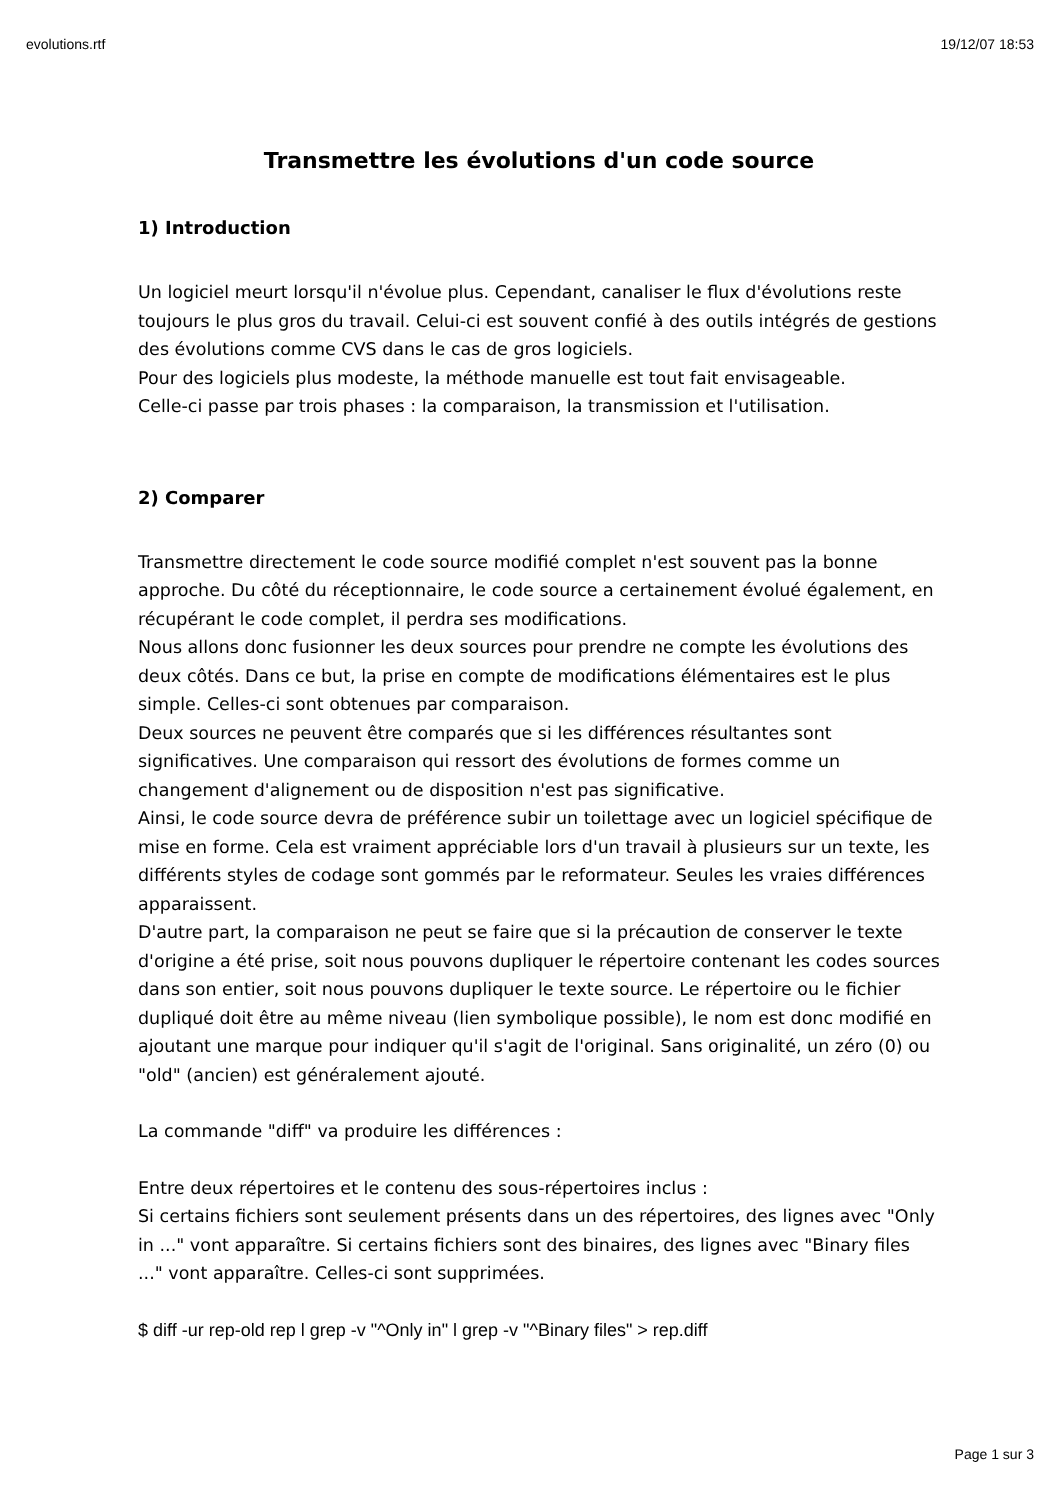evolutions.rtf 19/12/07 18:53
Transmettre les évolutions d'un code source
1) Introduction
Un logiciel meurt lorsqu'il n'évolue plus. Cependant, canaliser le flux d'évolutions reste toujours le plus gros du travail. Celui-ci est souvent confié à des outils intégrés de gestions des évolutions comme CVS dans le cas de gros logiciels.
Pour des logiciels plus modeste, la méthode manuelle est tout fait envisageable.
Celle-ci passe par trois phases : la comparaison, la transmission et l'utilisation.
2) Comparer
Transmettre directement le code source modifié complet n'est souvent pas la bonne approche. Du côté du réceptionnaire, le code source a certainement évolué également, en récupérant le code complet, il perdra ses modifications.
Nous allons donc fusionner les deux sources pour prendre ne compte les évolutions des deux côtés. Dans ce but, la prise en compte de modifications élémentaires est le plus simple. Celles-ci sont obtenues par comparaison.
Deux sources ne peuvent être comparés que si les différences résultantes sont significatives. Une comparaison qui ressort des évolutions de formes comme un changement d'alignement ou de disposition n'est pas significative.
Ainsi, le code source devra de préférence subir un toilettage avec un logiciel spécifique de mise en forme. Cela est vraiment appréciable lors d'un travail à plusieurs sur un texte, les différents styles de codage sont gommés par le reformateur. Seules les vraies différences apparaissent.
D'autre part, la comparaison ne peut se faire que si la précaution de conserver le texte d'origine a été prise, soit nous pouvons dupliquer le répertoire contenant les codes sources dans son entier, soit nous pouvons dupliquer le texte source. Le répertoire ou le fichier dupliqué doit être au même niveau (lien symbolique possible), le nom est donc modifié en ajoutant une marque pour indiquer qu'il s'agit de l'original. Sans originalité, un zéro (0) ou "old" (ancien) est généralement ajouté.
La commande "diff" va produire les différences :
Entre deux répertoires et le contenu des sous-répertoires inclus :
Si certains fichiers sont seulement présents dans un des répertoires, des lignes avec "Only in ..." vont apparaître. Si certains fichiers sont des binaires, des lignes avec "Binary files ..." vont apparaître. Celles-ci sont supprimées.
$ diff -ur rep-old rep l grep -v "^Only in" l grep -v "^Binary files" > rep.diff
Page 1 sur 3